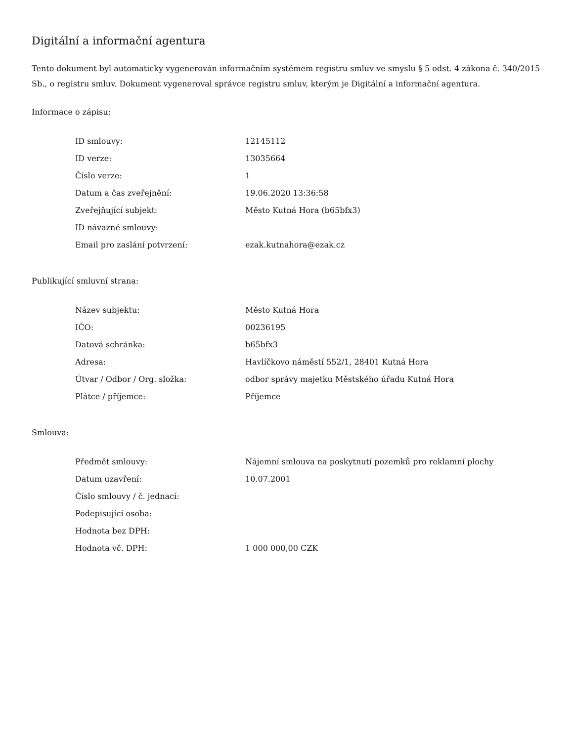Digitální a informační agentura
Tento dokument byl automaticky vygenerován informačním systémem registru smluv ve smyslu § 5 odst. 4 zákona č. 340/2015 Sb., o registru smluv. Dokument vygeneroval správce registru smluv, kterým je Digitální a informační agentura.
Informace o zápisu:
| ID smlouvy: | 12145112 |
| ID verze: | 13035664 |
| Číslo verze: | 1 |
| Datum a čas zveřejnění: | 19.06.2020 13:36:58 |
| Zveřejňující subjekt: | Město Kutná Hora (b65bfx3) |
| ID návazné smlouvy: | |
| Email pro zaslání potvrzení: | ezak.kutnahora@ezak.cz |
Publikující smluvní strana:
| Název subjektu: | Město Kutná Hora |
| IČO: | 00236195 |
| Datová schránka: | b65bfx3 |
| Adresa: | Havlíčkovo náměstí 552/1, 28401 Kutná Hora |
| Útvar / Odbor / Org. složka: | odbor správy majetku Městského úřadu Kutná Hora |
| Plátce / příjemce: | Příjemce |
Smlouva:
| Předmět smlouvy: | Nájemní smlouva na poskytnutí pozemků pro reklamní plochy |
| Datum uzavření: | 10.07.2001 |
| Číslo smlouvy / č. jednací: | |
| Podepisující osoba: | |
| Hodnota bez DPH: | |
| Hodnota vč. DPH: | 1 000 000,00 CZK |